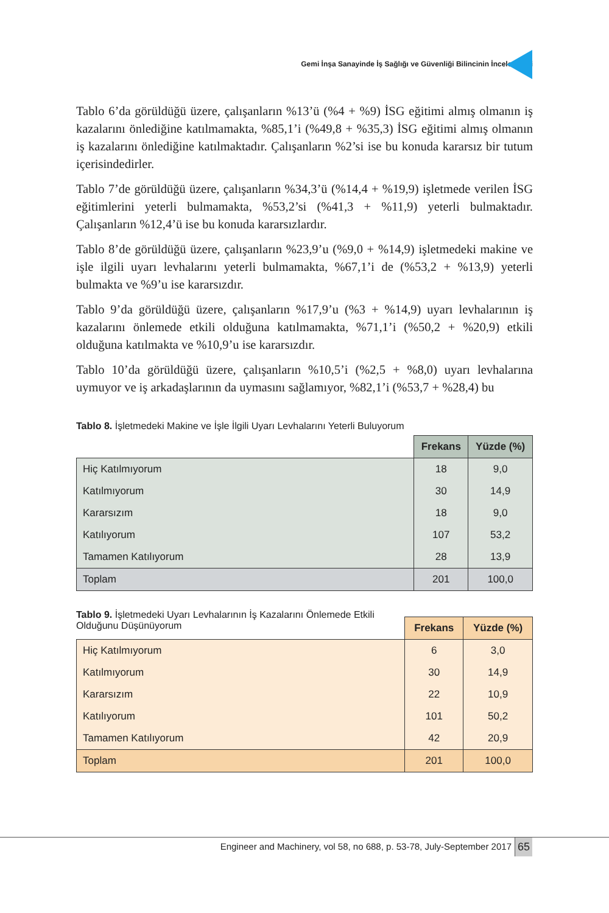Gemi İnşa Sanayinde İş Sağlığı ve Güvenliği Bilincinin İncelenmesi
Tablo 6’da görüldüğü üzere, çalışanların %13’ü (%4 + %9) İSG eğitimi almış olmanın iş kazalarını önlediğine katılmamakta, %85,1’i (%49,8 + %35,3) İSG eğitimi almış olmanın iş kazalarını önlediğine katılmaktadır. Çalışanların %2’si ise bu konuda kararsız bir tutum içerisindedirler.
Tablo 7’de görüldüğü üzere, çalışanların %34,3’ü (%14,4 + %19,9) işletmede verilen İSG eğitimlerini yeterli bulmamakta, %53,2’si (%41,3 + %11,9) yeterli bulmaktadır. Çalışanların %12,4’ü ise bu konuda kararsızlardır.
Tablo 8’de görüldüğü üzere, çalışanların %23,9’u (%9,0 + %14,9) işletmedeki makine ve işle ilgili uyarı levhalarını yeterli bulmamakta, %67,1’i de (%53,2 + %13,9) yeterli bulmakta ve %9’u ise kararsızdır.
Tablo 9’da görüldüğü üzere, çalışanların %17,9’u (%3 + %14,9) uyarı levhalarının iş kazalarını önlemede etkili olduğuna katılmamakta, %71,1’i (%50,2 + %20,9) etkili olduğuna katılmakta ve %10,9’u ise kararsızdır.
Tablo 10’da görüldüğü üzere, çalışanların %10,5’i (%2,5 + %8,0) uyarı levhalarına uymuyor ve iş arkadaşlarının da uymasını sağlamıyor, %82,1’i (%53,7 + %28,4) bu
Tablo 8. İşletmedeki Makine ve İşle İlgili Uyarı Levhalarını Yeterli Buluyorum
| | Frekans | Yüzde (%) |
| --- | --- | --- |
| Hiç Katılmıyorum | 18 | 9,0 |
| Katılmıyorum | 30 | 14,9 |
| Kararsızım | 18 | 9,0 |
| Katılıyorum | 107 | 53,2 |
| Tamamen Katılıyorum | 28 | 13,9 |
| Toplam | 201 | 100,0 |
Tablo 9. İşletmedeki Uyarı Levhalarının İş Kazalarını Önlemede Etkili
Olduğunu Düşünüyorum
| | Frekans | Yüzde (%) |
| --- | --- | --- |
| Hiç Katılmıyorum | 6 | 3,0 |
| Katılmıyorum | 30 | 14,9 |
| Kararsızım | 22 | 10,9 |
| Katılıyorum | 101 | 50,2 |
| Tamamen Katılıyorum | 42 | 20,9 |
| Toplam | 201 | 100,0 |
Engineer and Machinery, vol 58, no 688, p. 53-78, July-September 2017
65